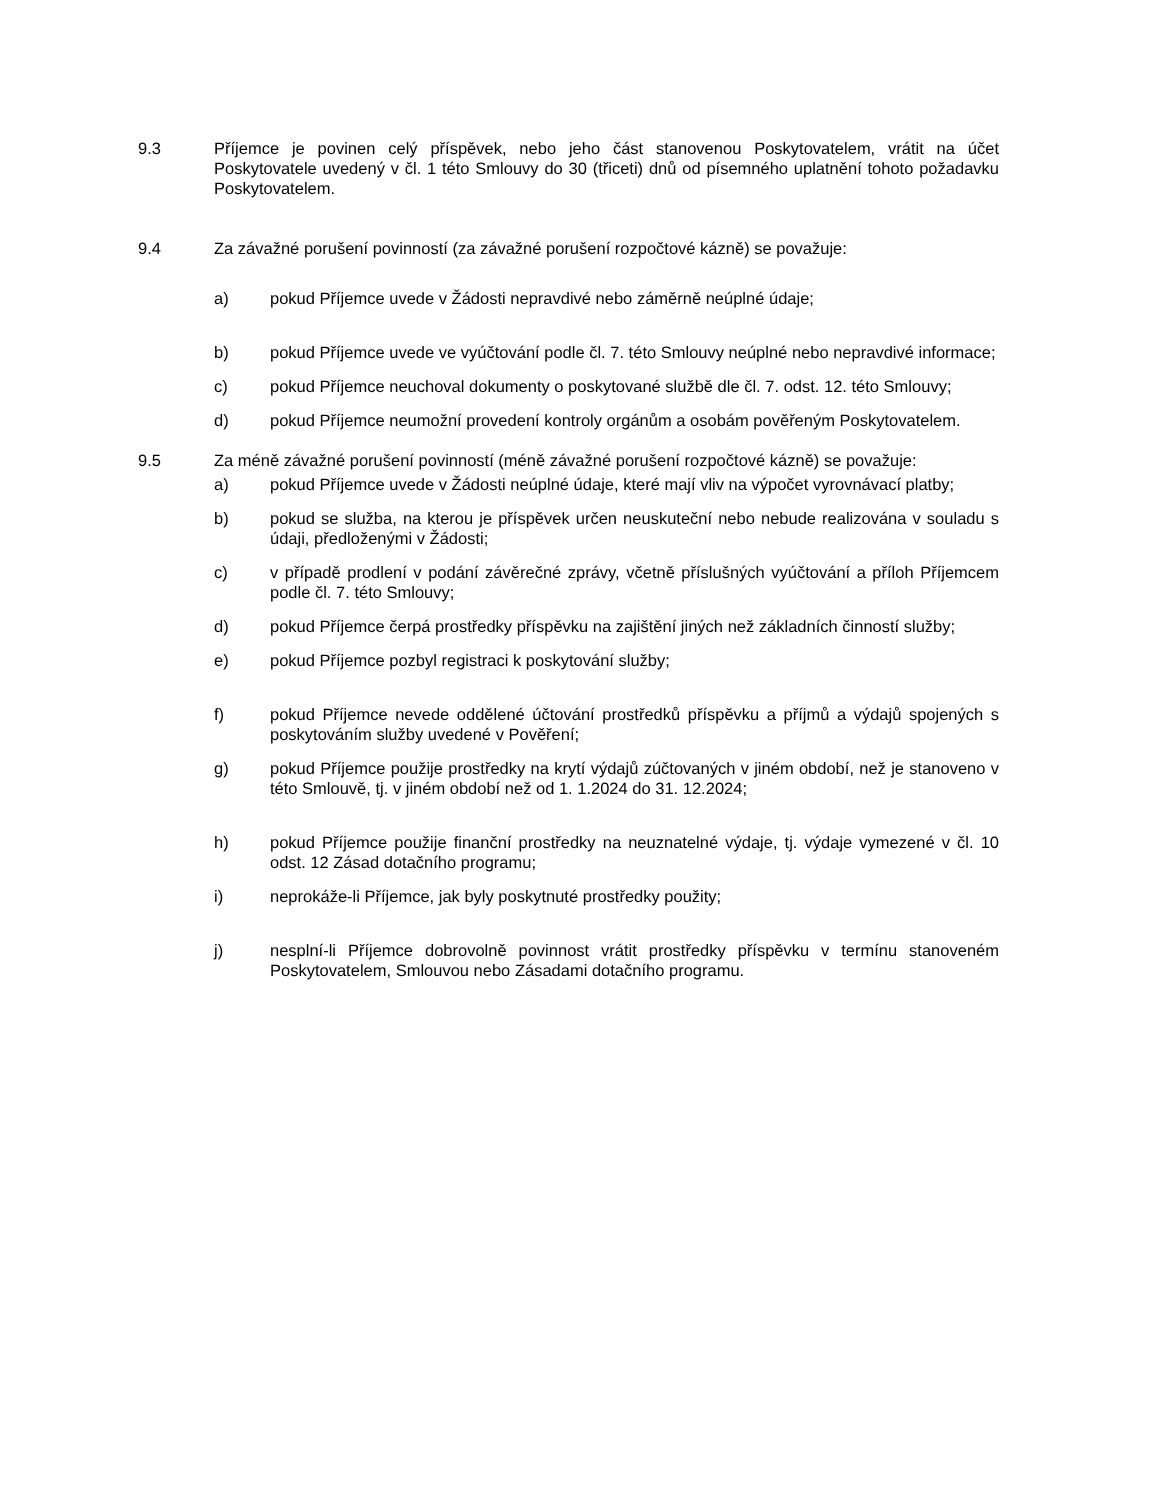9.3 Příjemce je povinen celý příspěvek, nebo jeho část stanovenou Poskytovatelem, vrátit na účet Poskytovatele uvedený v čl. 1 této Smlouvy do 30 (třiceti) dnů od písemného uplatnění tohoto požadavku Poskytovatelem.
9.4 Za závažné porušení povinností (za závažné porušení rozpočtové kázně) se považuje:
a) pokud Příjemce uvede v Žádosti nepravdivé nebo záměrně neúplné údaje;
b) pokud Příjemce uvede ve vyúčtování podle čl. 7. této Smlouvy neúplné nebo nepravdivé informace;
c) pokud Příjemce neuchoval dokumenty o poskytované službě dle čl. 7. odst. 12. této Smlouvy;
d) pokud Příjemce neumožní provedení kontroly orgánům a osobám pověřeným Poskytovatelem.
9.5 Za méně závažné porušení povinností (méně závažné porušení rozpočtové kázně) se považuje:
a) pokud Příjemce uvede v Žádosti neúplné údaje, které mají vliv na výpočet vyrovnávací platby;
b) pokud se služba, na kterou je příspěvek určen neuskuteční nebo nebude realizována v souladu s údaji, předloženými v Žádosti;
c) v případě prodlení v podání závěrečné zprávy, včetně příslušných vyúčtování a příloh Příjemcem podle čl. 7. této Smlouvy;
d) pokud Příjemce čerpá prostředky příspěvku na zajištění jiných než základních činností služby;
e) pokud Příjemce pozbyl registraci k poskytování služby;
f) pokud Příjemce nevede oddělené účtování prostředků příspěvku a příjmů a výdajů spojených s poskytováním služby uvedené v Pověření;
g) pokud Příjemce použije prostředky na krytí výdajů zúčtovaných v jiném období, než je stanoveno v této Smlouvě, tj. v jiném období než od 1. 1.2024 do 31. 12.2024;
h) pokud Příjemce použije finanční prostředky na neuznatelné výdaje, tj. výdaje vymezené v čl. 10 odst. 12 Zásad dotačního programu;
i) neprokáže-li Příjemce, jak byly poskytnuté prostředky použity;
j) nesplní-li Příjemce dobrovolně povinnost vrátit prostředky příspěvku v termínu stanoveném Poskytovatelem, Smlouvou nebo Zásadami dotačního programu.